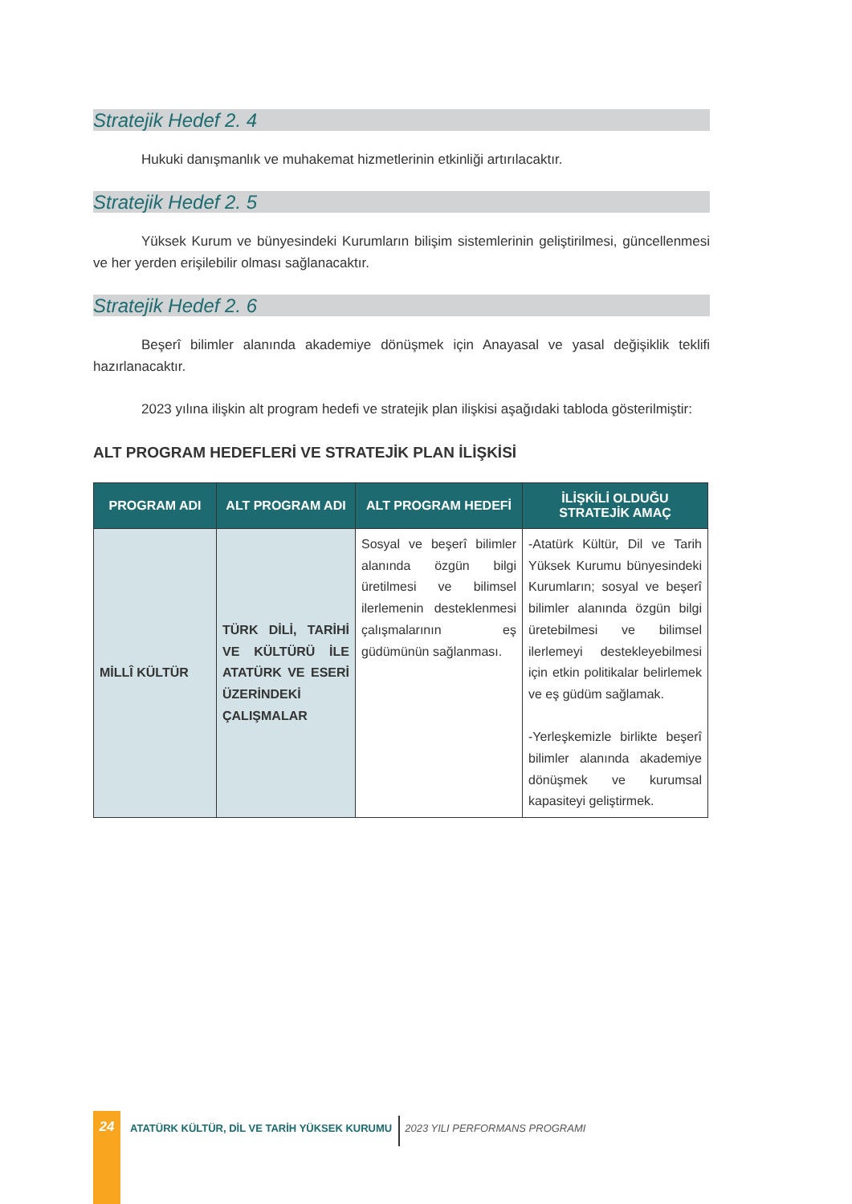Stratejik Hedef 2. 4
Hukuki danışmanlık ve muhakemat hizmetlerinin etkinliği artırılacaktır.
Stratejik Hedef 2. 5
Yüksek Kurum ve bünyesindeki Kurumların bilişim sistemlerinin geliştirilmesi, güncellenmesi ve her yerden erişilebilir olması sağlanacaktır.
Stratejik Hedef 2. 6
Beşerî bilimler alanında akademiye dönüşmek için Anayasal ve yasal değişiklik teklifi hazırlanacaktır.
2023 yılına ilişkin alt program hedefi ve stratejik plan ilişkisi aşağıdaki tabloda gösterilmiştir:
ALT PROGRAM HEDEFLERİ VE STRATEJİK PLAN İLİŞKİSİ
| PROGRAM ADI | ALT PROGRAM ADI | ALT PROGRAM HEDEFİ | İLİŞKİLİ OLDUĞU STRATEJİK AMAÇ |
| --- | --- | --- | --- |
| MİLLÎ KÜLTÜR | TÜRK DİLİ, TARİHİ VE KÜLTÜRÜ İLE ATATÜRK VE ESERİ ÜZERİNDEKİ ÇALIŞMALAR | Sosyal ve beşerî bilimler alanında özgün bilgi üretilmesi ve bilimsel ilerlemenin desteklenmesi çalışmalarının eş güdümünün sağlanması. | -Atatürk Kültür, Dil ve Tarih Yüksek Kurumu bünyesindeki Kurumların; sosyal ve beşerî bilimler alanında özgün bilgi üretebilmesi ve bilimsel ilerlemeyi destekleyebilmesi için etkin politikalar belirlemek ve eş güdüm sağlamak. -Yerleşkemizle birlikte beşerî bilimler alanında akademiye dönüşmek ve kurumsal kapasiteyi geliştirmek. |
24
ATATÜRK KÜLTÜR, DİL VE TARİH YÜKSEK KURUMU
2023 YILI PERFORMANS PROGRAMI